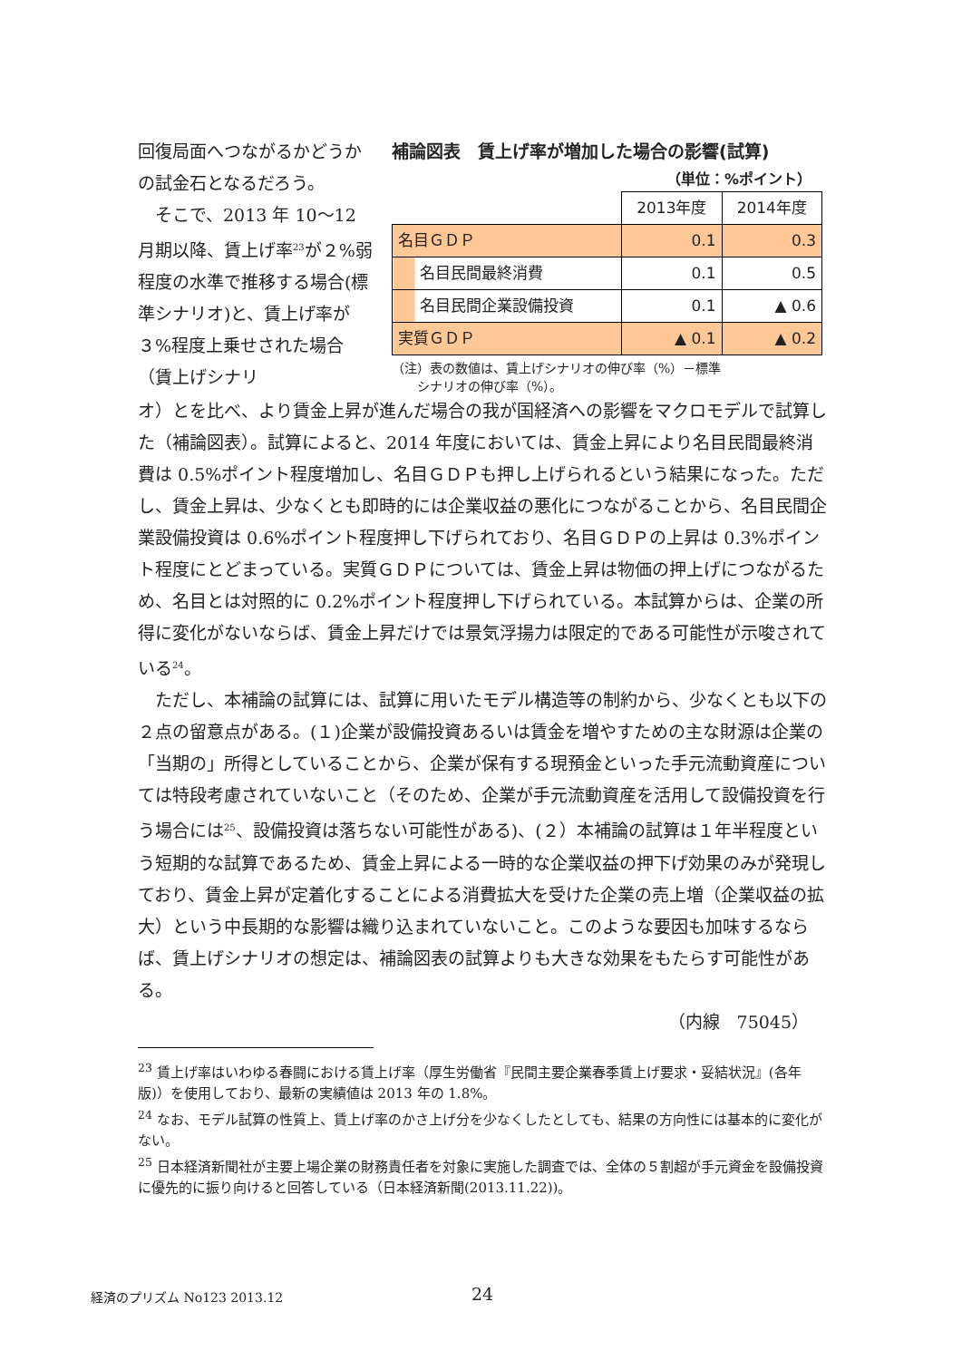回復局面へつながるかどうかの試金石となるだろう。
　そこで、2013 年 10～12 月期以降、賃上げ率<sup>23</sup>が２%弱程度の水準で推移する場合(標準シナリオ)と、賃上げ率が３%程度上乗せされた場合（賃上げシナリ
補論図表　賃上げ率が増加した場合の影響(試算)
（単位：%ポイント）
| | 2013年度 | 2014年度 |
| 名目ＧＤＰ | 0.1 | 0.3 |
| 名目民間最終消費 | 0.1 | 0.5 |
| 名目民間企業設備投資 | 0.1 | ▲ 0.6 |
| 実質ＧＤＰ | ▲ 0.1 | ▲ 0.2 |
（注）表の数値は、賃上げシナリオの伸び率（%）－標準
　　シナリオの伸び率（%）。
オ）とを比べ、より賃金上昇が進んだ場合の我が国経済への影響をマクロモデルで試算した（補論図表）。試算によると、2014 年度においては、賃金上昇により名目民間最終消費は 0.5%ポイント程度増加し、名目ＧＤＰも押し上げられるという結果になった。ただし、賃金上昇は、少なくとも即時的には企業収益の悪化につながることから、名目民間企業設備投資は 0.6%ポイント程度押し下げられており、名目ＧＤＰの上昇は 0.3%ポイント程度にとどまっている。実質ＧＤＰについては、賃金上昇は物価の押上げにつながるため、名目とは対照的に 0.2%ポイント程度押し下げられている。本試算からは、企業の所得に変化がないならば、賃金上昇だけでは景気浮揚力は限定的である可能性が示唆されている<sup>24</sup>。
ただし、本補論の試算には、試算に用いたモデル構造等の制約から、少なくとも以下の２点の留意点がある。(１)企業が設備投資あるいは賃金を増やすための主な財源は企業の「当期の」所得としていることから、企業が保有する現預金といった手元流動資産については特段考慮されていないこと（そのため、企業が手元流動資産を活用して設備投資を行う場合には<sup>25</sup>、設備投資は落ちない可能性がある)、(２）本補論の試算は１年半程度という短期的な試算であるため、賃金上昇による一時的な企業収益の押下げ効果のみが発現しており、賃金上昇が定着化することによる消費拡大を受けた企業の売上増（企業収益の拡大）という中長期的な影響は織り込まれていないこと。このような要因も加味するならば、賃上げシナリオの想定は、補論図表の試算よりも大きな効果をもたらす可能性がある。
（内線　75045）
<sup>23</sup> 賃上げ率はいわゆる春闘における賃上げ率（厚生労働省『民間主要企業春季賃上げ要求・妥結状況』(各年版)）を使用しており、最新の実績値は 2013 年の 1.8%。
<sup>24</sup> なお、モデル試算の性質上、賃上げ率のかさ上げ分を少なくしたとしても、結果の方向性には基本的に変化がない。
<sup>25</sup> 日本経済新聞社が主要上場企業の財務責任者を対象に実施した調査では、全体の５割超が手元資金を設備投資に優先的に振り向けると回答している（日本経済新聞(2013.11.22))。
経済のプリズム No123 2013.12 24